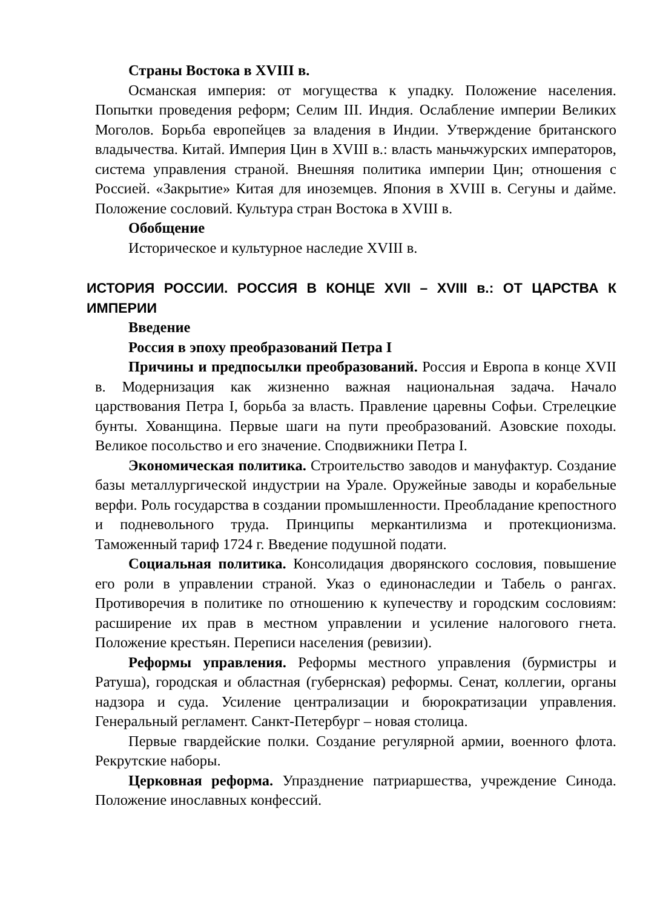Страны Востока в XVIII в.
Османская империя: от могущества к упадку. Положение населения. Попытки проведения реформ; Селим III. Индия. Ослабление империи Великих Моголов. Борьба европейцев за владения в Индии. Утверждение британского владычества. Китай. Империя Цин в XVIII в.: власть маньчжурских императоров, система управления страной. Внешняя политика империи Цин; отношения с Россией. «Закрытие» Китая для иноземцев. Япония в XVIII в. Сегуны и дайме. Положение сословий. Культура стран Востока в XVIII в.
Обобщение
Историческое и культурное наследие XVIII в.
ИСТОРИЯ РОССИИ. РОССИЯ В КОНЦЕ XVII – XVIII в.: ОТ ЦАРСТВА К ИМПЕРИИ
Введение
Россия в эпоху преобразований Петра I
Причины и предпосылки преобразований. Россия и Европа в конце XVII в. Модернизация как жизненно важная национальная задача. Начало царствования Петра I, борьба за власть. Правление царевны Софьи. Стрелецкие бунты. Хованщина. Первые шаги на пути преобразований. Азовские походы. Великое посольство и его значение. Сподвижники Петра I.
Экономическая политика. Строительство заводов и мануфактур. Создание базы металлургической индустрии на Урале. Оружейные заводы и корабельные верфи. Роль государства в создании промышленности. Преобладание крепостного и подневольного труда. Принципы меркантилизма и протекционизма. Таможенный тариф 1724 г. Введение подушной подати.
Социальная политика. Консолидация дворянского сословия, повышение его роли в управлении страной. Указ о единонаследии и Табель о рангах. Противоречия в политике по отношению к купечеству и городским сословиям: расширение их прав в местном управлении и усиление налогового гнета. Положение крестьян. Переписи населения (ревизии).
Реформы управления. Реформы местного управления (бурмистры и Ратуша), городская и областная (губернская) реформы. Сенат, коллегии, органы надзора и суда. Усиление централизации и бюрократизации управления. Генеральный регламент. Санкт-Петербург – новая столица.
Первые гвардейские полки. Создание регулярной армии, военного флота. Рекрутские наборы.
Церковная реформа. Упразднение патриаршества, учреждение Синода. Положение инославных конфессий.